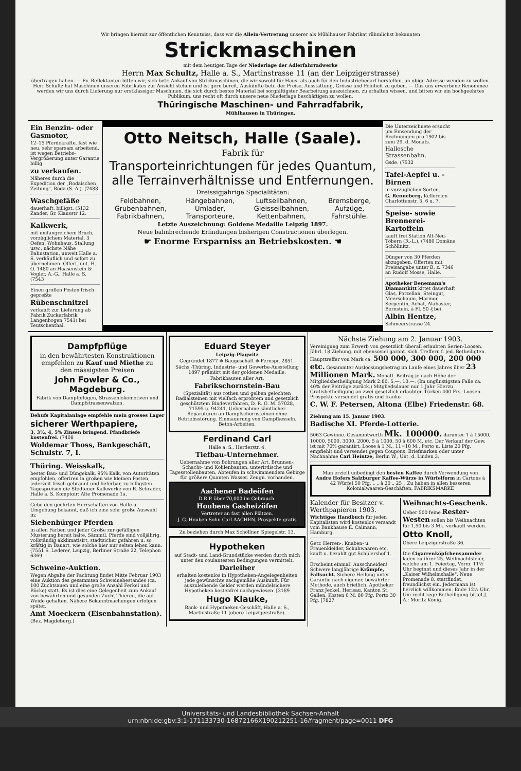Wir bringen hiermit zur öffentlichen Kenntniss, dass wir die Allein-Vertretung unserer als Mühlhauser Fabrikat rühmlichst bekannten
Strickmaschinen
mit dem heutigen Tage der Niederlage der Adlerfahrradwerke
Herrn Max Schultz, Halle a. S., Martinstrasse 11 (an der Leipzigerstrasse)
übertragen haben. — Ev. Reflektanten bitten wir, sich betr. Ankauf von Strickmaschinen, die wir sowohl für Haus- als auch für den Industriebedarf herstellen, an obige Adresse wenden zu wollen. Herr Schultz hat Maschinen unseren Fabrikates zur Ansicht stehen und ist gern bereit, Auskünfte betr. der Preise, Ausstattung, Grösse und Feinheit zu geben. — Das uns erworbene Renommee werden wir uns durch Lieferung nur erstklassiger Maschinen, die sich durch bestes Material bei sorgfältigster Bearbeitung auszeichnen, zu erhalten wissen, und bitten wir ein hochgeehrtes Publikum, uns recht oft durch unsere neue Niederlage beschäftigen zu wollen.
Thüringische Maschinen- und Fahrradfabrik,
Mühlhausen in Thüringen.
Ein Benzin- oder Gasmotor,
12–15 Pferdekräfte, fast wie neu, sehr sparsam arbeitend, ist wegen Betriebs-Vergrößerung unter Garantie billig
zu verkaufen.
Näheres durch die Expedition der „Rodaischen Zeitung", Roda (S.-A.). (7488
Waschgefäße
dauerhaft, billigst. (5132 Zander, Gr. Klausstr 12.
Kalkwerk,
mit umfangreichem Bruch, vorzüglichem Material, 3 Oefen, Wohnhaus, Stallung usw., nächste Nähe Bahnstation, unweit Halle a. S. verkäuflich und sofort zu übernehmen. Offert. unt. H. O. 1480 an Haasenstein & Vogler, A.-G., Halle a. S. (7543
Einen großen Posten frisch gepreßte
Rübenschnitzel
verkauft zur Lieferung ab Fabrik Zuckerfabrik Langenbogen 7541) bei Teutschenthal.
Otto Neitsch, Halle (Saale).
Fabrik für
Transporteinrichtungen für jedes Quantum, alle Terrainverhältnisse und Entfernungen.
Dreissigjährige Specialitäten:
Feldbahnen,
Grubenbahnen,
Fabrikbahnen,
Hängebahnen,
Umlader,
Transporteure,
Luftseilbahnen,
Gleisseilbahnen,
Kettenbahnen,
Bremsberge,
Aufzüge,
Fahrstühle.
Letzte Auszeichnung: Goldene Medaille Leipzig 1897.
Neue bahnbrechende Erfindungen bisherigen Constructionen überlegen.
☛ Enorme Ersparniss an Betriebskosten. ☚
Die Unterzeichnete ersucht um Einsendung der Rechnungen pro 1902 bis zum 29. d. Monats.
Hallesche Strassenbahn.
Gsde. (7532
Tafel-Aepfel u. -Birnen
in vorzüglichen Sorten.
G. Renneberg, Kellereien Charlottenstr. 5, 6 u. 7.
Speise- sowie Brennerei-Kartoffeln
kauft frei Station Alt-Neu-Töbern (R.-L.), (7480 Domäne Schöllnitz.
Dünger von 30 Pferden abzugeben. Offerten mit Preisangabe unter B. z. 7346 an Rudolf Mosse, Halle.
Apotheker Benemann's Diamantkitt kittet dauerhaft Glas, Porzellan, Steingut, Meerschaum, Marmor, Serpentin, Achat, Alabaster, Bernstein, à Fl. 50 ₰ bei
Albin Hentze,
Schmeerstrasse 24.
Dampfpflüge
in den bewährtesten Konstruktionen empfehlen zu Kauf und Miethe zu den mässigsten Preisen
John Fowler & Co., Magdeburg.
Fabrik von Dampfpflügen, Strassenlokomotiven und Dampfstrassenwalzen.
Behufs Kapitalanlage empfehle mein grosses Lager
sicherer Werthpapiere,
3, 3½, 4, 5% Zinsen bringend. Pfandbriefe kostenfrei. (7408
Woldemar Thoss, Bankgeschäft, Schulstr. 7, I.
Thüring. Weisskalk,
bester Bau- und Düngekalk, 95% Kalk, von Autoritäten empfohlen, offeriren in großen wie kleinen Posten, jederzeit frisch gebrannt und lieferbar, zu billigsten Tagespreisen die Stedtener Kalkwerke von R. Schrader, Halle a. S. Komptoir: Alte Promenade 1a.
Gebe den geehrten Herrschaften von Halle u. Umgebung bekannt, daß ich eine sehr große Auswahl in:
Siebenbürger Pferden
in allen Farben und jeder Größe zur gefälligen Musterung bereit halte. Sämmtl. Pferde sind volljährig, vollständig akklimatisirt, stadtsicher gefahren u. so kräftig in Bauart, wie solche hier nur selten leben kann. (7551 S. Lederer, Leipzig, Berliner Straße 22, Telephon 6369.
Schweine-Auktion.
Wegen Abgabe der Pachtung findet Mitte Februar 1903 eine Auktion des gesammten Schweinebestandes (ca. 100 Zuchtsauen und eine große Anzahl Ferkel und Böcke) statt. Es ist dies eine Gelegenheit zum Ankauf von bewährten und gesunden Zucht-Thieren, die auf Weide gehalten. Nähere Bekanntmachungen erfolgen später.
Amt Moeckern (Eisenbahnstation).
(Bez. Magdeburg.)
Eduard Steyer
Leipzig-Plagwitz
Gegründet 1877 ⊛ Baugeschäft ⊛ Fernspr. 2851.
Sächs.-Thüring. Industrie- und Gewerbe-Ausstellung 1897 prämiirt mit der goldenen Medaille.
Fabrikbauten aller Art.
Fabrikschornstein-Bau
(Spezialität) aus rothen und gelben gelochten Radialsteinen mit vielfach erprobtem und gesetzlich geschütztem Bindeverfahren, D. R. G. M. 57028, 71595 u. 94241. Uebernahme sämtlicher Reparaturen an Dampfschornsteinen ohne Betriebsstörung. Einmauerung von Dampfkesseln. Beton-Arbeiten.
Ferdinand Carl
Halle a. S., Herderstr. 4,
Tiefbau-Unternehmer.
Uebernahme von Bohrungen aller Art, Brunnen-, Schacht- und Kohlenbauten, unterirdische und Tagesstollenbauten, Abteufen in schwimmendem Gebirge für größere Quanten Wasser. Zeugn. vorhanden.
Aachener Badeöfen
D.R.P. über 70,000 im Gebrauch.
Houbens Gasheizöfen
Vertreter an fast allen Plätzen.
J. G. Houben Sohn Carl AACHEN. Prospekte gratis
Zu beziehen durch Max Schöllner, Spiegelstr. 13.
Hypotheken
auf Stadt- und Land-Grundstücke werden durch mich unter den coulantesten Bedingungen vermittelt.
Darleiher
erhalten kostenlos in Hypotheken-Angelegenheiten jede gewünschte sachgemäße Auskunft. Für auszuleihende Gelder werden mündelsichere Hypotheken kostenfrei nachgewiesen. [3189
Hugo Klauke,
Bank- und Hypotheken-Geschäft, Halle a. S., Martinstraße 11 (obere Leipzigerstraße).
Nächste Ziehung am 2. Januar 1903.
Vereinigung zum Erwerb von gesetzlich überall erlaubten Serien-Loosen. Jährl. 18 Ziehung. mit ebensoviel garant. sich. Treffern f. jed. Betheiligten. Haupttreffer von Mark ca. 500 000, 300 000, 200 000 etc. Gesammter Ausloosungsbetrag im Laufe eines Jahres über 23 Millionen Mark. Monatl. Beitrag je nach Höhe der Mitgliedsbetheiligung Mark 2.80, 5.—, 10.—. (Im ungünstigsten Falle ca. 40% der Beiträge zurück.) Mitgliedsdauer nur 1 Jahr. Hierzu Gratisbetheiligung an zwei gesetzlich erlaubten Türken 400 Frs.-Loosen. Prospekte versendet gratis und franko
C. W. F. Petersen, Altona (Elbe) Friedenstr. 68.
Ziehung am 15. Januar 1903.
Badische XI. Pferde-Lotterie.
5063 Gewinne. Gesammtwerth Mk. 100000. darunter 1 à 15000, 10000, 5000, 3000, 2000, 5 à 1000, 50 à 600 M. etc. Der Verkauf der Gew. ist mit 70% garantirt. Loose à 1 M., 11=10 M., Porto u. Liste 20 Pfg. empfiehlt und versendet gegen Coupons, Briefmarken oder unter Nachnahme Carl Heintze, Berlin W., Unt. d. Linden 3.
Man erzielt unbedingt den besten Kaffee durch Verwendung von Andre Hofers Salzburger Kaffee-Würze in Würfelform in Cartons à 42 Würfel 50 Pfg. „ „ à 20 „ 25 „ Zu haben in allen besseren Kolonialwaaren-Geschäften. FABRIKSMARKE
Kalender für Besitzer v. Werthpapieren 1903.
Wichtiges Handbuch für jeden Kapitalisten wird kostenlos versandt vom Bankhause E. Calmann, Hamburg.
Getr. Herren-, Knaben- u. Frauenkleider, Schuhwaaren etc. kauft u. bezahlt gut Schülershof 1.
Erscheint einmal! Ausschneiden! Schwere langjährige Krämpfe, Fallsucht. Sichere Heilung unter Garantie nach eigener, bewährter Methode, auch brieflich. Apotheker Franz Jeckel, Herisau, Kanton St. Gallen. Kosten 6 M. 80 Pfg. Porto 30 Pfg. [7827
Weihnachts-Geschenk.
Ueber 500 feine Rester-Westen sollen bis Weihnachten für 1,50 bis 3 Mk. verkauft werden.
Otto Knoll,
Obere Leipzigerstraße 36.
Die Cigarrenköpfchensammler laden zu ihrer 25. Weihnachtsfeier, welche am 1. Feiertag, Vorm. 11½ Uhr beginnt und dieses Jahr in der „Kaiser Wilhelmshalle", Neue Promenade 8, stattfindet, freundlichst ein. Jedermann ist herzlich willkommen. Ende 12½ Uhr. Um recht rege Betheiligung bittet J. A.: Moritz König.
Universitäts- und Landesbibliothek Sachsen-Anhalt
urn:nbn:de:gbv:3:1-171133730-16872166X190212251-16/fragment/page=0011 DFG